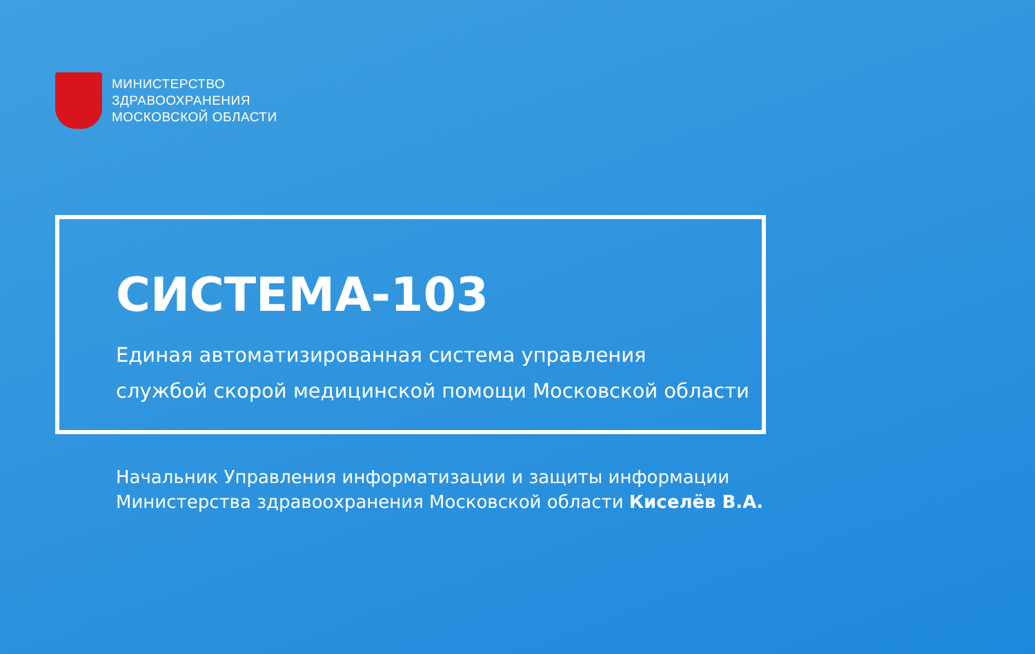МИНИСТЕРСТВО
ЗДРАВООХРАНЕНИЯ
МОСКОВСКОЙ ОБЛАСТИ
СИСТЕМА-103
Единая автоматизированная система управления
службой скорой медицинской помощи Московской области
Начальник Управления информатизации и защиты информации
Министерства здравоохранения Московской области Киселёв В.А.